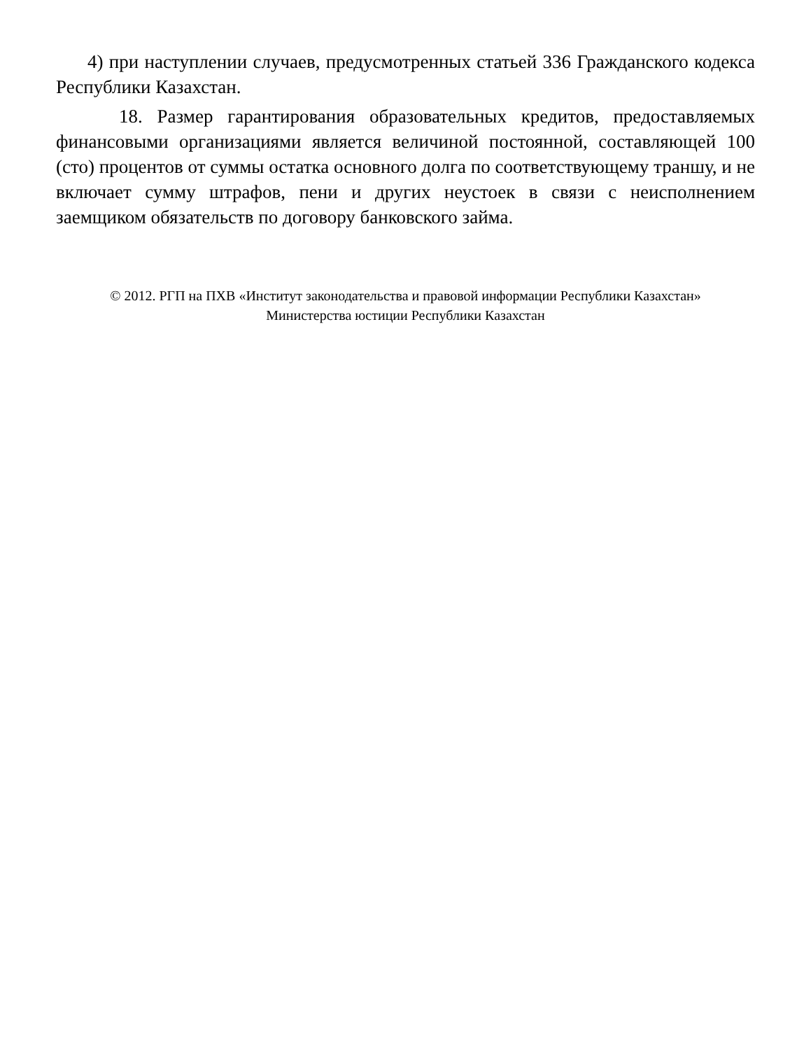4) при наступлении случаев, предусмотренных статьей 336 Гражданского кодекса Республики Казахстан.
18. Размер гарантирования образовательных кредитов, предоставляемых финансовыми организациями является величиной постоянной, составляющей 100 (сто) процентов от суммы остатка основного долга по соответствующему траншу, и не включает сумму штрафов, пени и других неустоек в связи с неисполнением заемщиком обязательств по договору банковского займа.
© 2012. РГП на ПХВ «Институт законодательства и правовой информации Республики Казахстан»
Министерства юстиции Республики Казахстан